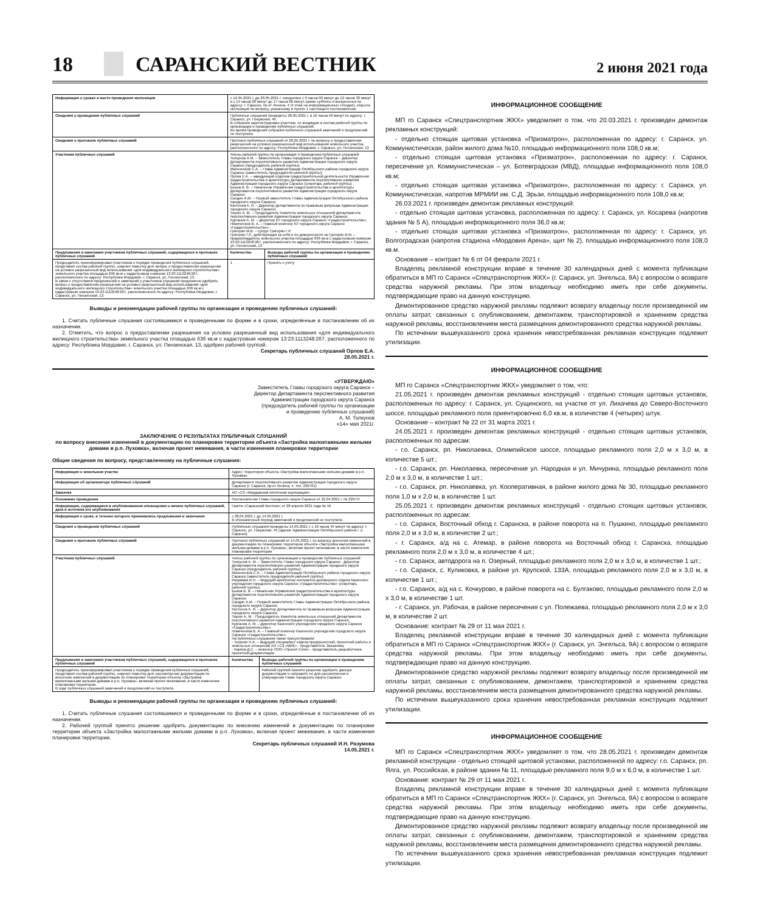18
САРАНСКИЙ ВЕСТНИК
2 июня 2021 года
| Информация о сроках и месте проведения экспозиции | с 12.05.2021 г. до 28.05.2021 г. ежедневно с 9 часов 00 минут до 12 часов 30 минут и с 14 часов 00 минут до 17 часов 00 минут, кроме субботы и воскресенья по адресу: г. Саранск, пр-кт Ленина, 4 (4 этаж на информационных стендах), открыта экспозиция по вопросу, указанному в пункте 1 настоящего постановления. | |
| Сведения о проведении публичных слушаний | Публичные слушания проведены 28.05.2021 г. в 16 часов 50 минут по адресу: г. Саранск, ул. Гожувская, 40. В собрании зарегистрирован участник, не входящие в состав рабочей группы по организации и проведению публичных слушаний. Во время проведения собрания публичных слушаний замечаний и предложений не поступило. | |
| Сведения о протоколе публичных слушаний | Протокол публичных слушаний от 28.05.2021 г. по вопросу о предоставлении разрешения на условно разрешенный вид использования земельного участка, расположенного по адресу: Республика Мордовия, г. Саранск, ул. Пензенская, 13 | |
| Участники публичных слушаний | Члены рабочей группы по организации и проведению публичных слушаний: Толкунов А.М. – Заместитель Главы городского округа Саранск – Директор Департамента перспективного развития Администрации городского округа Саранск (председатель рабочей группы); Мальченков С.А. – Глава Администрации Октябрьского района городского округа Саранск (заместитель председателя рабочей группы); Орлов Е.А. – заведующий отделом градостроительной деятельности Управления градостроительства и архитектуры Департамента перспективного развития Администрации городского округа Саранск (секретарь рабочей группы); Быков В. В. – Начальник Управления градостроительства и архитектуры Департамента перспективного развития Администрации городского округа Саранск; Сандин А.М. – Первый заместитель Главы Администрации Октябрьского района городского округа Саранск; Кистенев К. И. – Директор Департамента по правовым вопросам Администрации городского округа Саранск; Тюрин А. М. – Председатель Комитета земельных отношений Департамента перспективного развития Администрации городского округа Саранск; Курганов А. М. – Директор КУ городского округа Саранск «Градостроительство»; Новиченков В. А. – главный инженер КУ городского округа Саранск «Градостроительство». Григорян М.В. – супруг Григорян Г.Р. Григорян Г.Р., действующая за себя и по доверенности за Григорян В.М. – правообладатель земельного участка площадью 636 кв.м с кадастровым номером 13:23:1113248:267, расположенного по адресу: Республика Мордовия, г. Саранск, ул. Пензенская, 13 | |
| Предложения и замечания участников публичных слушаний, содержащихся в протоколе публичных слушаний | Количество | Выводы рабочей группы по организации и проведению публичных слушаний |
| Председатель проинформировал участников о порядке проведения публичных слушаний, представил состав рабочей группы, озвучил повестку дня: вопрос о предоставлении разрешения на условно разрешенный вид использования «для индивидуального жилищного строительства» земельного участка площадью 636 кв.м с кадастровым номером 13:23:1113248:267, расположенного по адресу: Республика Мордовия, г. Саранск, ул. Пензенская, 13. В связи с отсутствием предложений и замечаний у участников слушаний предложено одобрить вопрос о предоставлении разрешения на условно разрешенный вид использования «для индивидуального жилищного строительства» земельного участка площадью 636 кв.м с кадастровым номером 13:23:1113248:267, расположенного по адресу: Республика Мордовия, г. Саранск, ул. Пензенская, 13. | 1 | Принять к учету |
Выводы и рекомендации рабочей группы по организации и проведению публичных слушаний:
1. Считать публичные слушания состоявшимися и проведенными по форме и в сроки, определённые в постановлении об их назначении.
2. Отметить, что вопрос о предоставлении разрешения на условно разрешенный вид использования «для индивидуального жилищного строительства» земельного участка площадью 636 кв.м с кадастровым номером 13:23:1113248:267, расположенного по адресу: Республика Мордовия, г. Саранск, ул. Пензенская, 13, одобрен рабочей группой.
Секретарь публичных слушаний Орлов Е.А.
28.05.2021 г.
«УТВЕРЖДАЮ»
Заместитель Главы городского округа Саранск –
Директор Департамента перспективного развития
Администрации городского округа Саранск
(председатель рабочей группы по организации
и проведению публичных слушаний)
А. М. Толкунов
«14» мая 2021г.
ЗАКЛЮЧЕНИЕ О РЕЗУЛЬТАТАХ ПУБЛИЧНЫХ СЛУШАНИЙ
по вопросу внесения изменений в документацию по планировке территории объекта «Застройка малоэтажными жилыми домами в р.п. Луховка», включая проект межевания, в части изменения планировки территории
Общие сведения по вопросу, представленному на публичные слушания:
| Информация о земельном участке | Адрес: территория объекта «Застройка малоэтажными жилыми домами в р.п. Луховка» | |
| Информация об организаторе публичных слушаний | Департамент перспективного развития Администрации городского округа Саранск (г. Саранск, пр-кт Ленина, 4, тел. 230761) | |
| Заказчик | АО «СЗ «Мордовская ипотечная корпорация» | |
| Основание проведения | Постановление Главы городского округа Саранск от 22.04.2021 г. № 229-ПГ | |
| Информация, содержащаяся в опубликованном оповещении о начале публичных слушаний, дата и источник его опубликования | Газета «Саранский Вестник» от 28 апреля 2021 года № 16 | |
| Информация о сроке, в течение которого принимались предложения и замечания | с 28.04.2021 г. до 14.05.2021 г. В обозначенный период замечаний и предложений не поступило. | |
| Сведения о проведении публичных слушаний | Публичные слушания проведены 14.05.2021 г. с 16 часов 45 минут по адресу: г. Саранск, ул. Гожувская, 40 (здание Администрации Октябрьского района г. о. Саранск). | |
| Сведения о протоколе публичных слушаний | Протокол публичных слушаний от 14.05.2021 г. по вопросу внесения изменений в документацию по планировке территории объекта «Застройка малоэтажными жилыми домами в р.п. Луховка», включая проект межевания, в части изменения планировки территории | |
| Участники публичных слушаний | Члены рабочей группы по организации и проведению публичных слушаний: Толкунов А. М. – Заместитель Главы городского округа Саранск - Директор Департамента перспективного развития Администрации городского округа Саранск (председатель рабочей группы); Мальченков С.А. – Глава Администрации Октябрьского района городского округа Саранск (заместитель председателя рабочей группы); Разумова И.Н. – Ведущий архитектор контрактно-договорного отдела Казенного учреждения городского округа Саранск «Градостроительство» (секретарь рабочей группы). Быков В. В. – Начальник Управления градостроительства и архитектуры Департамента перспективного развития Администрации городского округа Саранск; Сандин А.М. – Первый заместитель Главы Администрации Октябрьского района городского округа Саранск; Кистенев К. И. – Директор Департамента по правовым вопросам Администрации городского округа Саранск; Тюрин А. М. - Председатель Комитета земельных отношений Департамента перспективного развития Администрации городского округа Саранск; Курганов А. М. – Директор Казенного учреждения городского округа Саранск «Градостроительство»; Новиченков В. А. – Главный инженер Казенного учреждения городского округа Саранск «Градостроительство». На публичных слушаниях также присутствовали: - Торосян Н.А. – ведущий специалист отдела предпроектной, проектной работы и земельных отношений АО «СЗ «МИК» - представитель Заказчика; - Карпов Д.С. – инженер ООО «Проект-Сити» - представитель разработчика проектной документации | |
| Предложения и замечания участников публичных слушаний, содержащихся в протоколе публичных слушаний | Количество | Выводы рабочей группы по организации и проведению публичных слушаний |
| Председатель проинформировал участников о порядке проведения публичных слушаний, представил состав рабочей группы, озвучил повестку дня: рассмотрение документации по внесению изменений в документацию по планировке территории объекта «Застройка малоэтажными жилыми домами в р.п. Луховка», включая проект межевания, в части изменения планировки территории. В ходе публичных слушаний замечаний и предложений не поступило. | - | Рабочей группой принято решение одобрить данную документацию и направить ее для рассмотрения и утверждения Главе городского округа Саранск. |
Выводы и рекомендации рабочей группы по организации и проведению публичных слушаний:
1. Считать публичные слушания состоявшимися и проведенными по форме и в сроки, определённые в постановлении об их назначении.
2. Рабочей группой принято решение одобрить документацию по внесению изменений в документацию по планировке территории объекта «Застройка малоэтажными жилыми домами в р.п. Луховка», включая проект межевания, в части изменения планировки территории.
Секретарь публичных слушаний И.Н. Разумова
14.05.2021 г.
ИНФОРМАЦИОННОЕ СООБЩЕНИЕ
МП го Саранск «Спецтранспортник ЖКХ» уведомляет о том, что 20.03.2021 г. произведен демонтаж рекламных конструкций:
- отдельно стоящая щитовая установка «Призматрон», расположенная по адресу: г. Саранск, ул. Коммунистическая, район жилого дома №10, площадью информационного поля 108,0 кв.м;
- отдельно стоящая щитовая установка «Призматрон», расположенная по адресу: г. Саранск, пересечение ул. Коммунистическая – ул. Ботевградская (МВД), площадью информационного поля 108,0 кв.м;
- отдельно стоящая щитовая установка «Призматрон», расположенная по адресу: г. Саранск, ул. Коммунистическая, напротив МРМИИ им. С.Д. Эрьзи, площадью информационного поля 108,0 кв.м;
26.03.2021 г. произведен демонтаж рекламных конструкций:
- отдельно стоящая щитовая установка, расположенная по адресу: г. Саранск, ул. Косарева (напротив здания № 5 А), площадью информационного поля 36,0 кв.м;
- отдельно стоящая щитовая установка «Призматрон», расположенная по адресу: г. Саранск, ул. Волгоградская (напротив стадиона «Мордовия Арена», щит № 2), площадью информационного поля 108,0 кв.м.
Основание – контракт № 6 от 04 февраля 2021 г.
Владелец рекламной конструкции вправе в течение 30 календарных дней с момента публикации обратиться в МП го Саранск «Спецтранспортник ЖКХ» (г. Саранск, ул. Энгельса, 9А) с вопросом о возврате средства наружной рекламы. При этом владельцу необходимо иметь при себе документы, подтверждающие право на данную конструкцию.
Демонтированное средство наружной рекламы подлежит возврату владельцу после произведенной им оплаты затрат, связанных с опубликованием, демонтажем, транспортировкой и хранением средства наружной рекламы, восстановлением места размещения демонтированного средства наружной рекламы.
По истечении вышеуказанного срока хранения невостребованная рекламная конструкция подлежит утилизации.
ИНФОРМАЦИОННОЕ СООБЩЕНИЕ
МП го Саранск «Спецтранспортник ЖКХ» уведомляет о том, что:
21.05.2021 г. произведен демонтаж рекламных конструкций - отдельно стоящих щитовых установок, расположенных по адресу: г. Саранск, ул. Сущинского, на участке от ул. Лихачева до Северо-Восточного шоссе, площадью рекламного поля ориентировочно 6,0 кв.м, в количестве 4 (четырех) штук.
Основание – контракт № 22 от 31 марта 2021 г.
24.05.2021 г. произведен демонтаж рекламных конструкций - отдельно стоящих щитовых установок, расположенных по адресам:
- г.о. Саранск, рп. Николаевка, Олимпийское шоссе, площадью рекламного поля 2,0 м х 3,0 м, в количестве 5 шт.;
- г.о. Саранск, рп. Николаевка, пересечение ул. Народная и ул. Мичурина, площадью рекламного поля 2,0 м х 3,0 м, в количестве 1 шт.;
- г.о. Саранск, рп. Николаевка, ул. Кооперативная, в районе жилого дома № 30, площадью рекламного поля 1,0 м х 2,0 м, в количестве 1 шт.
25.05.2021 г. произведен демонтаж рекламных конструкций - отдельно стоящих щитовых установок, расположенных по адресам:
- г.о. Саранск, Восточный обход г. Саранска, в районе поворота на п. Пушкино, площадью рекламного поля 2,0 м х 3,0 м, в количестве 2 шт.;
- г. Саранск, а/д на с. Атемар, в районе поворота на Восточный обход г. Саранска, площадью рекламного поля 2,0 м х 3,0 м, в количестве 4 шт.;
- г.о. Саранск, автодорога на п. Озерный, площадью рекламного поля 2,0 м х 3,0 м, в количестве 1 шт.;
- г.о. Саранск, с. Куликовка, в районе ул. Крупской, 133А, площадью рекламного поля 2,0 м х 3,0 м, в количестве 1 шт.;
- г.о. Саранск, а/д на с. Кочкурово, в районе поворота на с. Булгаково, площадью рекламного поля 2,0 м х 3,0 м, в количестве 1 шт.
- г. Саранск, ул. Рабочая, в районе пересечения с ул. Полежаева, площадью рекламного поля 2,0 м х 3,0 м, в количестве 2 шт.
Основание: контракт № 29 от 11 мая 2021 г.
Владелец рекламной конструкции вправе в течение 30 календарных дней с момента публикации обратиться в МП го Саранск «Спецтранспортник ЖКХ» (г. Саранск, ул. Энгельса, 9А) с вопросом о возврате средства наружной рекламы. При этом владельцу необходимо иметь при себе документы, подтверждающие право на данную конструкцию.
Демонтированное средство наружной рекламы подлежит возврату владельцу после произведенной им оплаты затрат, связанных с опубликованием, демонтажем, транспортировкой и хранением средства наружной рекламы, восстановлением места размещения демонтированного средства наружной рекламы.
По истечении вышеуказанного срока хранения невостребованная рекламная конструкция подлежит утилизации.
ИНФОРМАЦИОННОЕ СООБЩЕНИЕ
МП го Саранск «Спецтранспортник ЖКХ» уведомляет о том, что 28.05.2021 г. произведен демонтаж рекламной конструкции - отдельно стоящей щитовой установки, расположенной по адресу: г.о. Саранск, рп. Ялга, ул. Российская, в районе здания № 11, площадью рекламного поля 9,0 м х 6,0 м, в количестве 1 шт.
Основание: контракт № 29 от 11 мая 2021 г.
Владелец рекламной конструкции вправе в течение 30 календарных дней с момента публикации обратиться в МП го Саранск «Спецтранспортник ЖКХ» (г. Саранск, ул. Энгельса, 9А) с вопросом о возврате средства наружной рекламы. При этом владельцу необходимо иметь при себе документы, подтверждающие право на данную конструкцию.
Демонтированное средство наружной рекламы подлежит возврату владельцу после произведенной им оплаты затрат, связанных с опубликованием, демонтажем, транспортировкой и хранением средства наружной рекламы, восстановлением места размещения демонтированного средства наружной рекламы.
По истечении вышеуказанного срока хранения невостребованная рекламная конструкция подлежит утилизации.